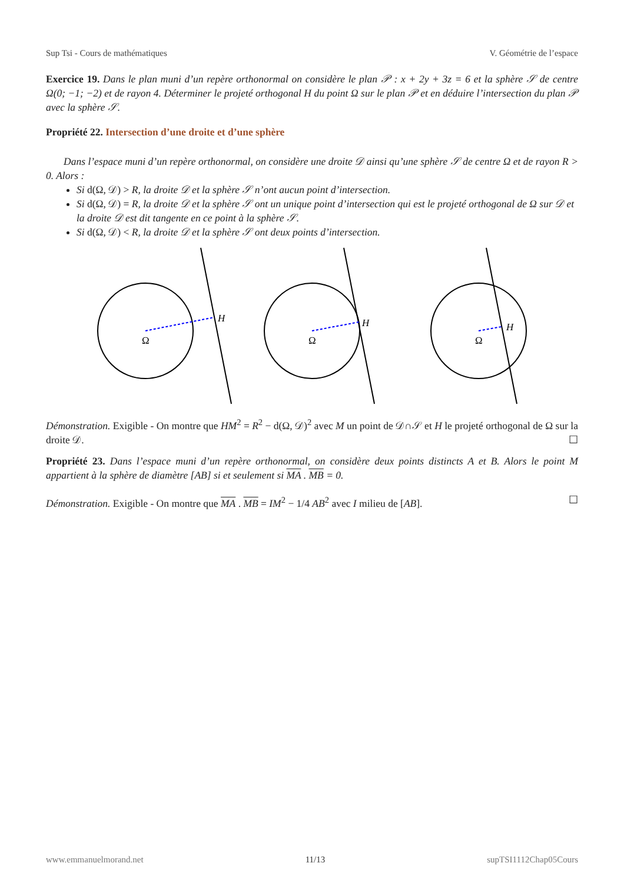Sup Tsi - Cours de mathématiques V. Géométrie de l’espace
Exercice 19. Dans le plan muni d’un repère orthonormal on considère le plan 𝒫 : x + 2y + 3z = 6 et la sphère 𝒮 de centre Ω(0; −1; −2) et de rayon 4. Déterminer le projeté orthogonal H du point Ω sur le plan 𝒫 et en déduire l’intersection du plan 𝒫 avec la sphère 𝒮.
Propriété 22. Intersection d’une droite et d’une sphère
Dans l’espace muni d’un repère orthonormal, on considère une droite 𝒟 ainsi qu’une sphère 𝒮 de centre Ω et de rayon R > 0. Alors :
Si d(Ω, 𝒟) > R, la droite 𝒟 et la sphère 𝒮 n’ont aucun point d’intersection.
Si d(Ω, 𝒟) = R, la droite 𝒟 et la sphère 𝒮 ont un unique point d’intersection qui est le projeté orthogonal de Ω sur 𝒟 et la droite 𝒟 est dit tangente en ce point à la sphère 𝒮.
Si d(Ω, 𝒟) < R, la droite 𝒟 et la sphère 𝒮 ont deux points d’intersection.
H
H
H
Ω
Ω
Ω
Démonstration. Exigible - On montre que HM<sup>2</sup> = R<sup>2</sup> − d(Ω, 𝒟)<sup>2</sup> avec M un point de 𝒟∩𝒮 et H le projeté orthogonal de Ω sur la droite 𝒟. ☐
Propriété 23. Dans l’espace muni d’un repère orthonormal, on considère deux points distincts A et B. Alors le point M appartient à la sphère de diamètre [AB] si et seulement si MA . MB = 0.
Démonstration. Exigible - On montre que MA . MB = IM<sup>2</sup> − 1/4 AB<sup>2</sup> avec I milieu de [AB]. ☐
www.emmanuelmorand.net 11/13 supTSI1112Chap05Cours